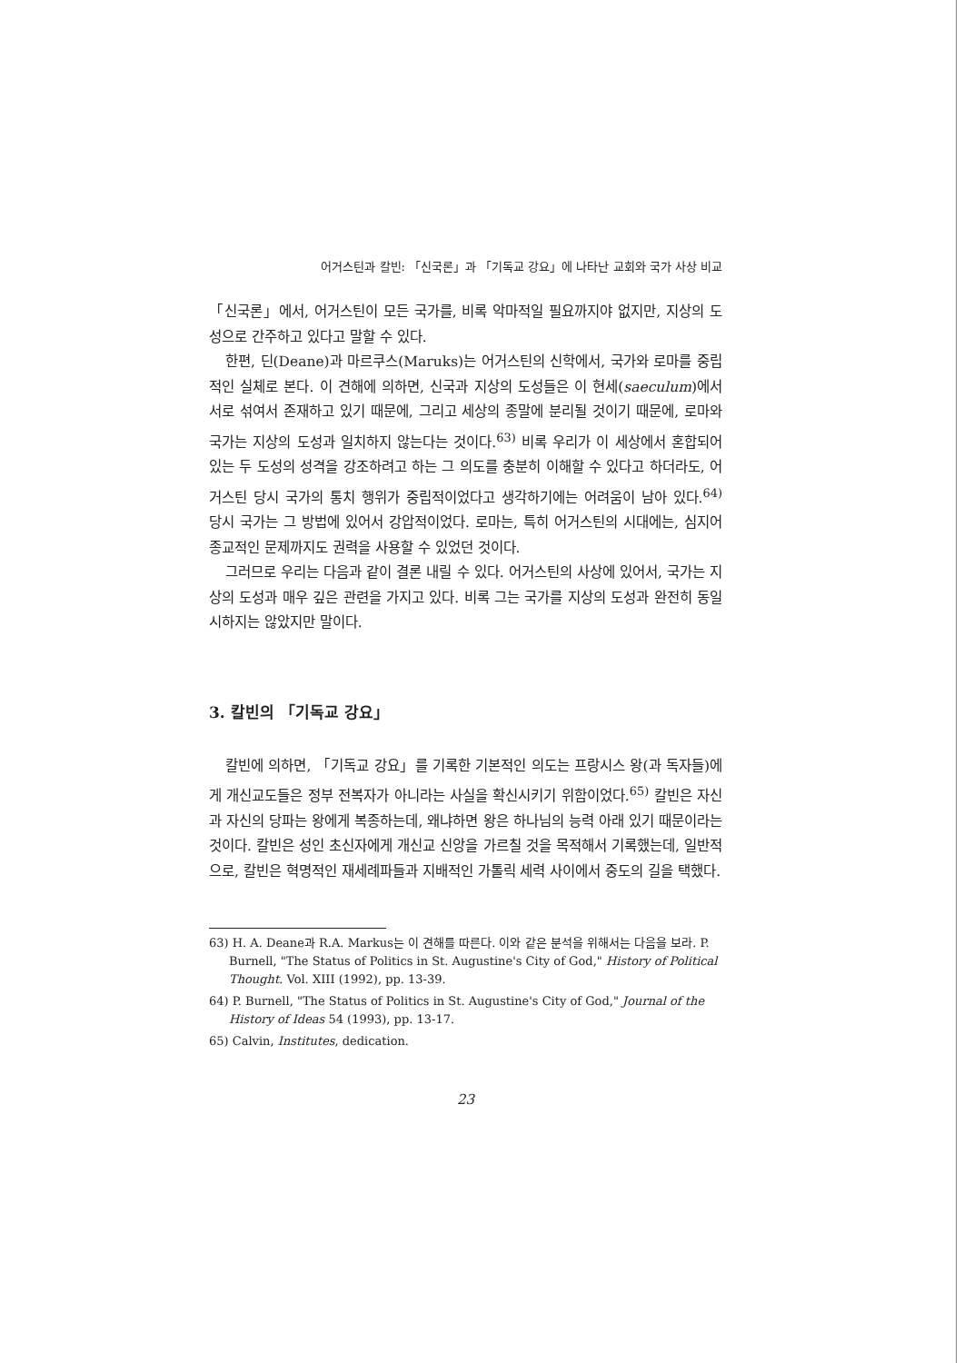어거스틴과 칼빈: 「신국론」과 「기독교 강요」에 나타난 교회와 국가 사상 비교
「신국론」에서, 어거스틴이 모든 국가를, 비록 악마적일 필요까지야 없지만, 지상의 도성으로 간주하고 있다고 말할 수 있다.
한편, 딘(Deane)과 마르쿠스(Maruks)는 어거스틴의 신학에서, 국가와 로마를 중립적인 실체로 본다. 이 견해에 의하면, 신국과 지상의 도성들은 이 현세(saeculum)에서 서로 섞여서 존재하고 있기 때문에, 그리고 세상의 종말에 분리될 것이기 때문에, 로마와 국가는 지상의 도성과 일치하지 않는다는 것이다.<sup>63)</sup> 비록 우리가 이 세상에서 혼합되어 있는 두 도성의 성격을 강조하려고 하는 그 의도를 충분히 이해할 수 있다고 하더라도, 어거스틴 당시 국가의 통치 행위가 중립적이었다고 생각하기에는 어려움이 남아 있다.<sup>64)</sup> 당시 국가는 그 방법에 있어서 강압적이었다. 로마는, 특히 어거스틴의 시대에는, 심지어 종교적인 문제까지도 권력을 사용할 수 있었던 것이다.
그러므로 우리는 다음과 같이 결론 내릴 수 있다. 어거스틴의 사상에 있어서, 국가는 지상의 도성과 매우 깊은 관련을 가지고 있다. 비록 그는 국가를 지상의 도성과 완전히 동일시하지는 않았지만 말이다.
3. 칼빈의 「기독교 강요」
칼빈에 의하면, 「기독교 강요」를 기록한 기본적인 의도는 프랑시스 왕(과 독자들)에게 개신교도들은 정부 전복자가 아니라는 사실을 확신시키기 위함이었다.<sup>65)</sup> 칼빈은 자신과 자신의 당파는 왕에게 복종하는데, 왜냐하면 왕은 하나님의 능력 아래 있기 때문이라는 것이다. 칼빈은 성인 초신자에게 개신교 신앙을 가르칠 것을 목적해서 기록했는데, 일반적으로, 칼빈은 혁명적인 재세례파들과 지배적인 가톨릭 세력 사이에서 중도의 길을 택했다.
63) H. A. Deane과 R.A. Markus는 이 견해를 따른다. 이와 같은 분석을 위해서는 다음을 보라. P. Burnell, "The Status of Politics in St. Augustine's City of God," History of Political Thought. Vol. XIII (1992), pp. 13-39.
64) P. Burnell, "The Status of Politics in St. Augustine's City of God," Journal of the History of Ideas 54 (1993), pp. 13-17.
65) Calvin, Institutes, dedication.
23